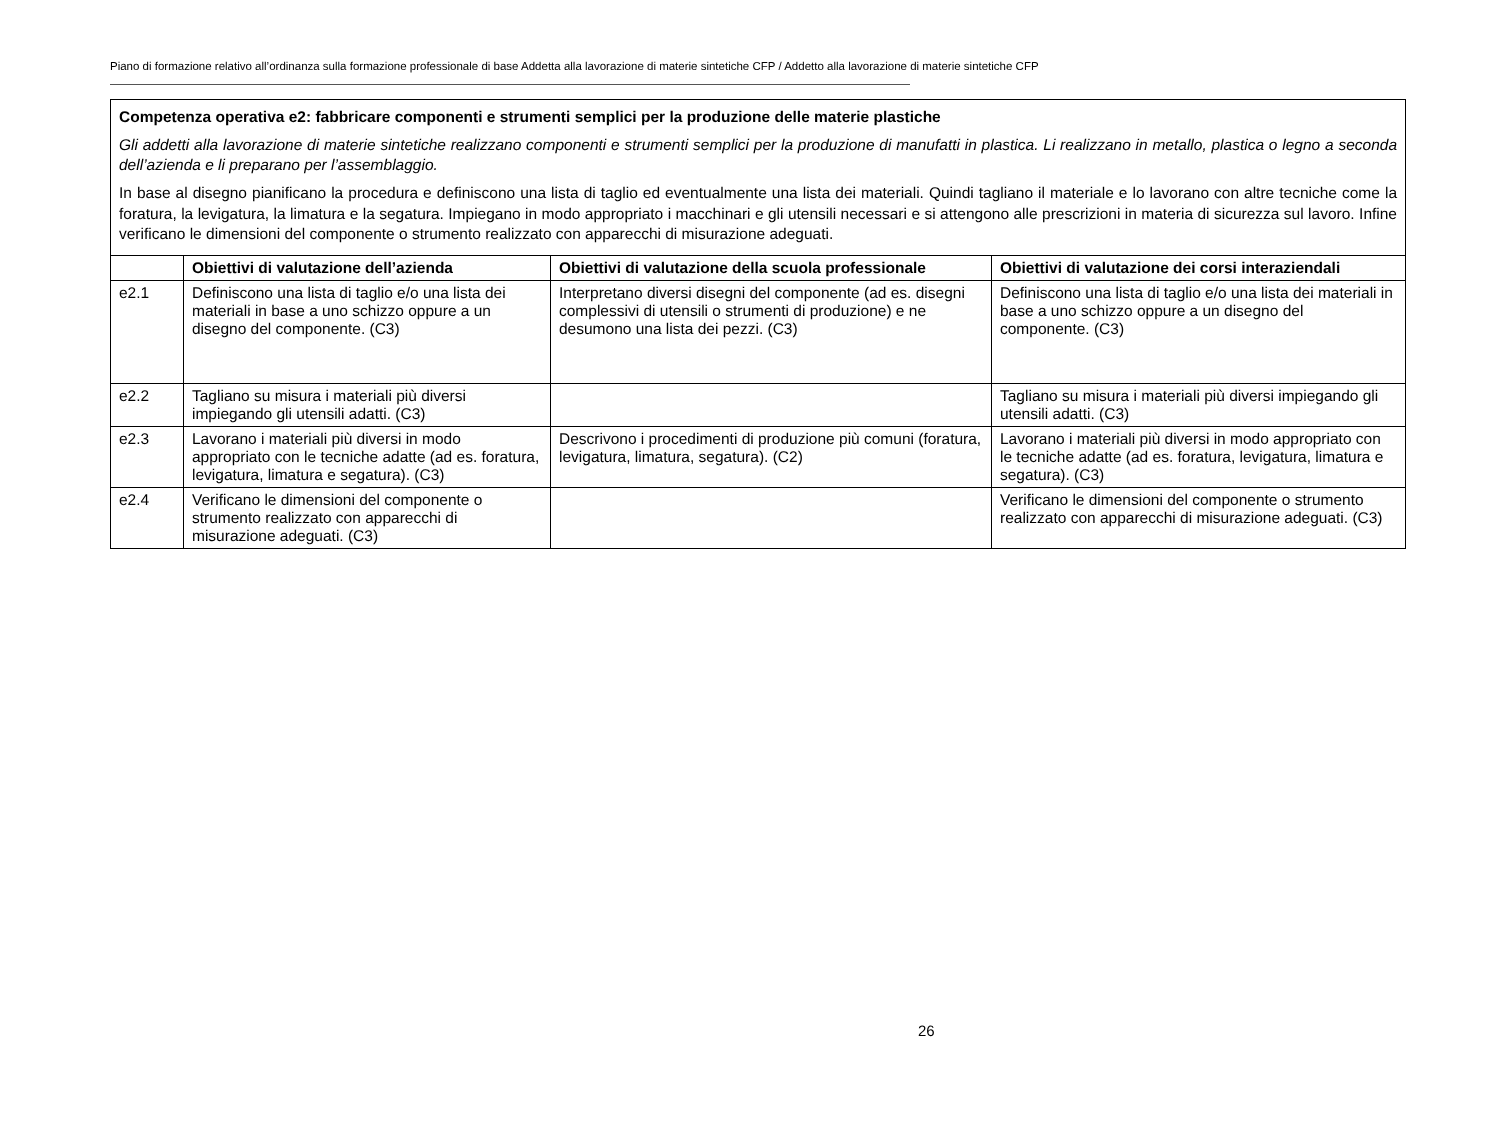Piano di formazione relativo all’ordinanza sulla formazione professionale di base Addetta alla lavorazione di materie sintetiche CFP / Addetto alla lavorazione di materie sintetiche CFP
| Competenza operativa e2: fabbricare componenti e strumenti semplici per la produzione delle materie plastiche Gli addetti alla lavorazione di materie sintetiche realizzano componenti e strumenti semplici per la produzione di manufatti in plastica. Li realizzano in metallo, plastica o legno a seconda dell’azienda e li preparano per l’assemblaggio. In base al disegno pianificano la procedura e definiscono una lista di taglio ed eventualmente una lista dei materiali. Quindi tagliano il materiale e lo lavorano con altre tecniche come la foratura, la levigatura, la limatura e la segatura. Impiegano in modo appropriato i macchinari e gli utensili necessari e si attengono alle prescrizioni in materia di sicurezza sul lavoro. Infine verificano le dimensioni del componente o strumento realizzato con apparecchi di misurazione adeguati. | | | |
| | Obiettivi di valutazione dell’azienda | Obiettivi di valutazione della scuola professionale | Obiettivi di valutazione dei corsi interaziendali |
| e2.1 | Definiscono una lista di taglio e/o una lista dei materiali in base a uno schizzo oppure a un disegno del componente. (C3) | Interpretano diversi disegni del componente (ad es. disegni complessivi di utensili o strumenti di produzione) e ne desumono una lista dei pezzi. (C3) | Definiscono una lista di taglio e/o una lista dei materiali in base a uno schizzo oppure a un disegno del componente. (C3) |
| e2.2 | Tagliano su misura i materiali più diversi impiegando gli utensili adatti. (C3) | | Tagliano su misura i materiali più diversi impiegando gli utensili adatti. (C3) |
| e2.3 | Lavorano i materiali più diversi in modo appropriato con le tecniche adatte (ad es. foratura, levigatura, limatura e segatura). (C3) | Descrivono i procedimenti di produzione più comuni (foratura, levigatura, limatura, segatura). (C2) | Lavorano i materiali più diversi in modo appropriato con le tecniche adatte (ad es. foratura, levigatura, limatura e segatura). (C3) |
| e2.4 | Verificano le dimensioni del componente o strumento realizzato con apparecchi di misurazione adeguati. (C3) | | Verificano le dimensioni del componente o strumento realizzato con apparecchi di misurazione adeguati. (C3) |
26